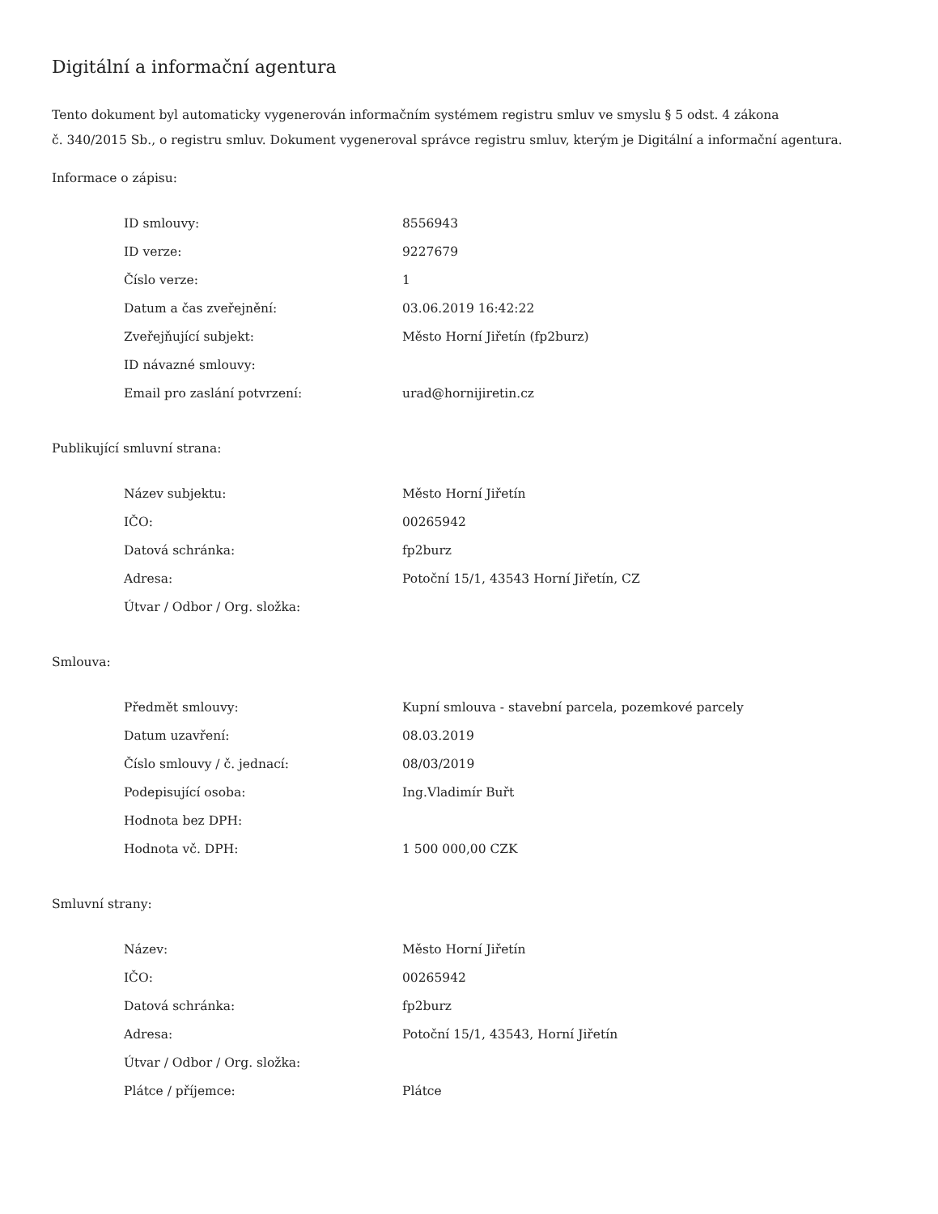Digitální a informační agentura
Tento dokument byl automaticky vygenerován informačním systémem registru smluv ve smyslu § 5 odst. 4 zákona
č. 340/2015 Sb., o registru smluv. Dokument vygeneroval správce registru smluv, kterým je Digitální a informační agentura.
Informace o zápisu:
| ID smlouvy: | 8556943 |
| ID verze: | 9227679 |
| Číslo verze: | 1 |
| Datum a čas zveřejnění: | 03.06.2019 16:42:22 |
| Zveřejňující subjekt: | Město Horní Jiřetín (fp2burz) |
| ID návazné smlouvy: | |
| Email pro zaslání potvrzení: | urad@hornijiretin.cz |
Publikující smluvní strana:
| Název subjektu: | Město Horní Jiřetín |
| IČO: | 00265942 |
| Datová schránka: | fp2burz |
| Adresa: | Potoční 15/1, 43543 Horní Jiřetín, CZ |
| Útvar / Odbor / Org. složka: | |
Smlouva:
| Předmět smlouvy: | Kupní smlouva - stavební parcela, pozemkové parcely |
| Datum uzavření: | 08.03.2019 |
| Číslo smlouvy / č. jednací: | 08/03/2019 |
| Podepisující osoba: | Ing.Vladimír Buřt |
| Hodnota bez DPH: | |
| Hodnota vč. DPH: | 1 500 000,00 CZK |
Smluvní strany:
| Název: | Město Horní Jiřetín |
| IČO: | 00265942 |
| Datová schránka: | fp2burz |
| Adresa: | Potoční 15/1, 43543, Horní Jiřetín |
| Útvar / Odbor / Org. složka: | |
| Plátce / příjemce: | Plátce |